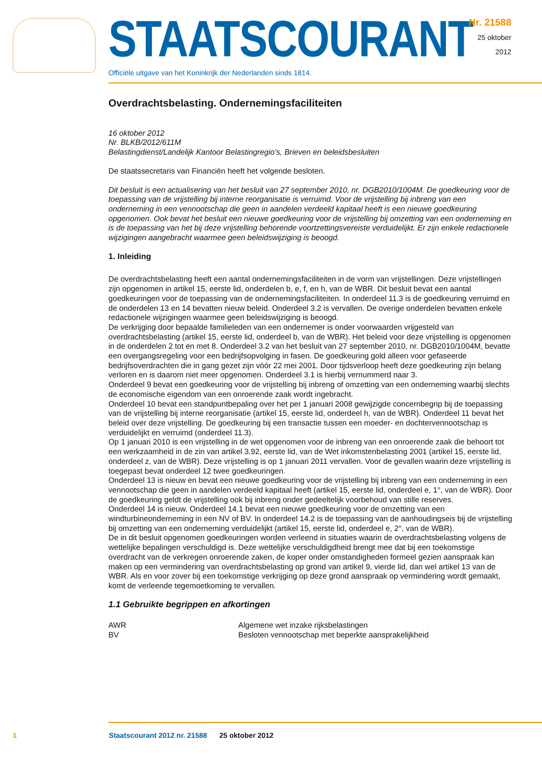STAATSCOURANT
Officiële uitgave van het Koninkrijk der Nederlanden sinds 1814.
Nr. 21588
25 oktober
2012
Overdrachtsbelasting. Ondernemingsfaciliteiten
16 oktober 2012
Nr. BLKB/2012/611M
Belastingdienst/Landelijk Kantoor Belastingregio’s, Brieven en beleidsbesluiten
De staatssecretaris van Financiën heeft het volgende besloten.
Dit besluit is een actualisering van het besluit van 27 september 2010, nr. DGB2010/1004M. De goedkeuring voor de toepassing van de vrijstelling bij interne reorganisatie is verruimd. Voor de vrijstelling bij inbreng van een onderneming in een vennootschap die geen in aandelen verdeeld kapitaal heeft is een nieuwe goedkeuring opgenomen. Ook bevat het besluit een nieuwe goedkeuring voor de vrijstelling bij omzetting van een onderneming en is de toepassing van het bij deze vrijstelling behorende voortzettingsvereiste verduidelijkt. Er zijn enkele redactionele wijzigingen aangebracht waarmee geen beleidswijziging is beoogd.
1. Inleiding
De overdrachtsbelasting heeft een aantal ondernemingsfaciliteiten in de vorm van vrijstellingen. Deze vrijstellingen zijn opgenomen in artikel 15, eerste lid, onderdelen b, e, f, en h, van de WBR. Dit besluit bevat een aantal goedkeuringen voor de toepassing van de ondernemingsfaciliteiten. In onderdeel 11.3 is de goedkeuring verruimd en de onderdelen 13 en 14 bevatten nieuw beleid. Onderdeel 3.2 is vervallen. De overige onderdelen bevatten enkele redactionele wijzigingen waarmee geen beleidswijziging is beoogd.
De verkrijging door bepaalde familieleden van een ondernemer is onder voorwaarden vrijgesteld van overdrachtsbelasting (artikel 15, eerste lid, onderdeel b, van de WBR). Het beleid voor deze vrijstelling is opgenomen in de onderdelen 2 tot en met 8. Onderdeel 3.2 van het besluit van 27 september 2010, nr. DGB2010/1004M, bevatte een overgangsregeling voor een bedrijfsopvolging in fasen. De goedkeuring gold alleen voor gefaseerde bedrijfsoverdrachten die in gang gezet zijn vóór 22 mei 2001. Door tijdsverloop heeft deze goedkeuring zijn belang verloren en is daarom niet meer opgenomen. Onderdeel 3.1 is hierbij vernummerd naar 3.
Onderdeel 9 bevat een goedkeuring voor de vrijstelling bij inbreng of omzetting van een onderneming waarbij slechts de economische eigendom van een onroerende zaak wordt ingebracht.
Onderdeel 10 bevat een standpuntbepaling over het per 1 januari 2008 gewijzigde concernbegrip bij de toepassing van de vrijstelling bij interne reorganisatie (artikel 15, eerste lid, onderdeel h, van de WBR). Onderdeel 11 bevat het beleid over deze vrijstelling. De goedkeuring bij een transactie tussen een moeder- en dochtervennootschap is verduidelijkt en verruimd (onderdeel 11.3).
Op 1 januari 2010 is een vrijstelling in de wet opgenomen voor de inbreng van een onroerende zaak die behoort tot een werkzaamheid in de zin van artikel 3.92, eerste lid, van de Wet inkomstenbelasting 2001 (artikel 15, eerste lid, onderdeel z, van de WBR). Deze vrijstelling is op 1 januari 2011 vervallen. Voor de gevallen waarin deze vrijstelling is toegepast bevat onderdeel 12 twee goedkeuringen.
Onderdeel 13 is nieuw en bevat een nieuwe goedkeuring voor de vrijstelling bij inbreng van een onderneming in een vennootschap die geen in aandelen verdeeld kapitaal heeft (artikel 15, eerste lid, onderdeel e, 1°, van de WBR). Door de goedkeuring geldt de vrijstelling ook bij inbreng onder gedeeltelijk voorbehoud van stille reserves.
Onderdeel 14 is nieuw. Onderdeel 14.1 bevat een nieuwe goedkeuring voor de omzetting van een windturbineonderneming in een NV of BV. In onderdeel 14.2 is de toepassing van de aanhoudingseis bij de vrijstelling bij omzetting van een onderneming verduidelijkt (artikel 15, eerste lid, onderdeel e, 2°, van de WBR).
De in dit besluit opgenomen goedkeuringen worden verleend in situaties waarin de overdrachtsbelasting volgens de wettelijke bepalingen verschuldigd is. Deze wettelijke verschuldigdheid brengt mee dat bij een toekomstige overdracht van de verkregen onroerende zaken, de koper onder omstandigheden formeel gezien aanspraak kan maken op een vermindering van overdrachtsbelasting op grond van artikel 9, vierde lid, dan wel artikel 13 van de WBR. Als en voor zover bij een toekomstige verkrijging op deze grond aanspraak op vermindering wordt gemaakt, komt de verleende tegemoetkoming te vervallen.
1.1 Gebruikte begrippen en afkortingen
| AWR | Algemene wet inzake rijksbelastingen |
| BV | Besloten vennootschap met beperkte aansprakelijkheid |
1 Staatscourant 2012 nr. 21588 25 oktober 2012